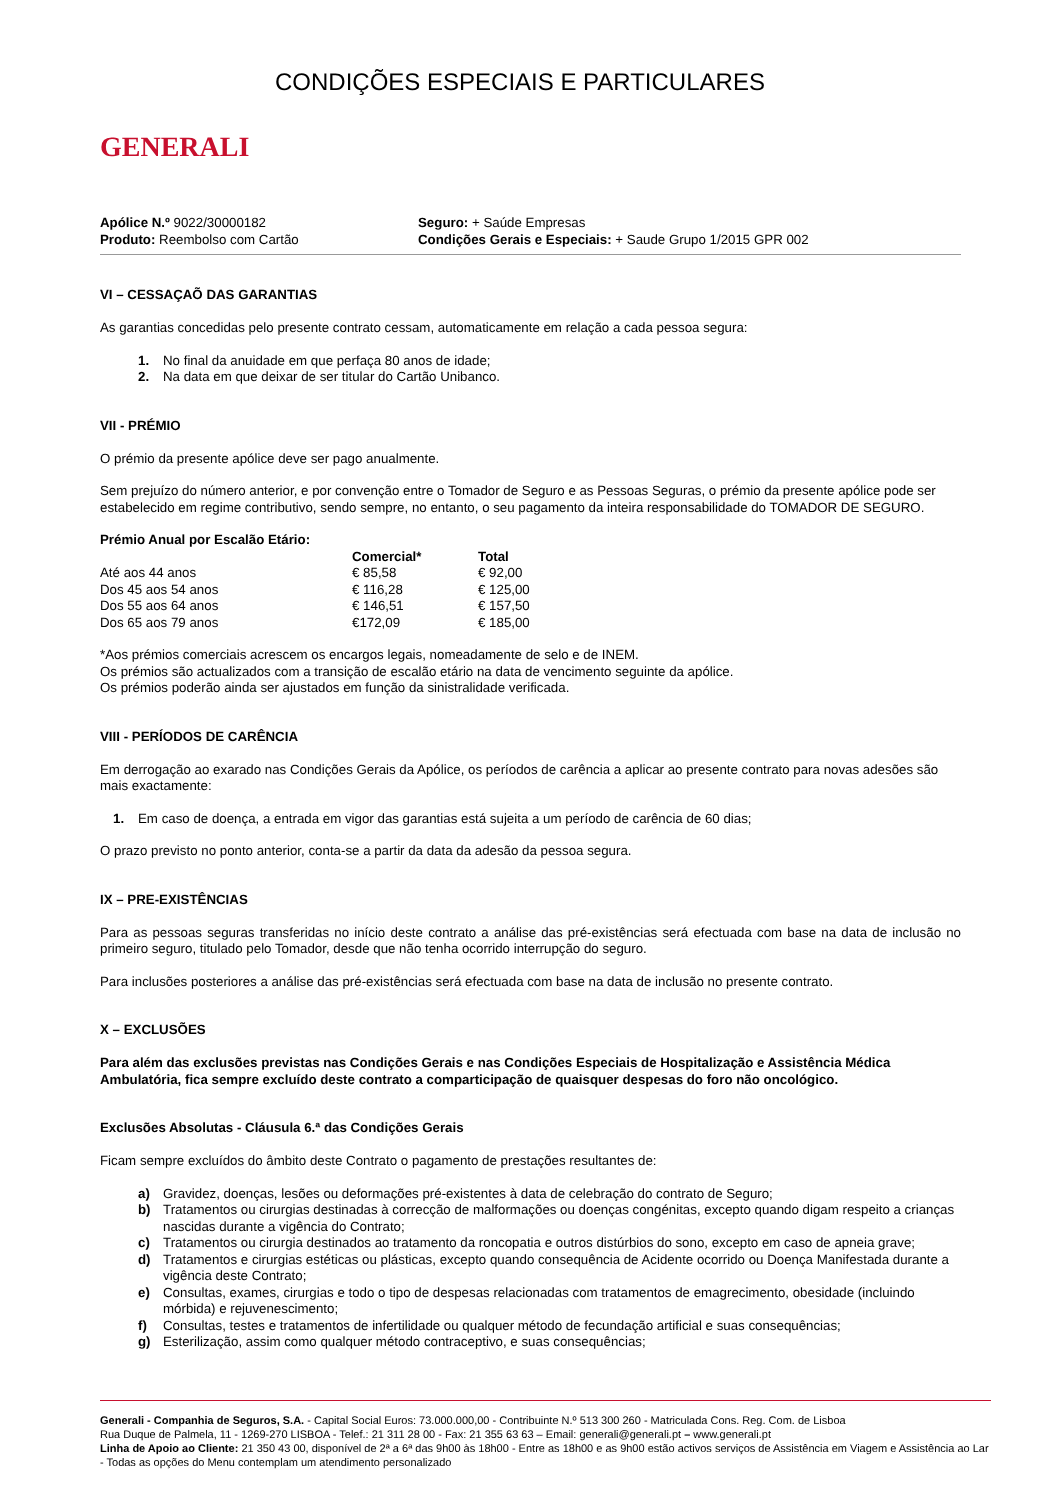GENERALI
CONDIÇÕES ESPECIAIS E PARTICULARES
Apólice N.º 9022/30000182
Produto: Reembolso com Cartão
Seguro: + Saúde Empresas
Condições Gerais e Especiais: + Saude Grupo 1/2015 GPR 002
VI – CESSAÇAÕ DAS GARANTIAS
As garantias concedidas pelo presente contrato cessam, automaticamente em relação a cada pessoa segura:
1. No final da anuidade em que perfaça 80 anos de idade;
2. Na data em que deixar de ser titular do Cartão Unibanco.
VII - PRÉMIO
O prémio da presente apólice deve ser pago anualmente.
Sem prejuízo do número anterior, e por convenção entre o Tomador de Seguro e as Pessoas Seguras, o prémio da presente apólice pode ser estabelecido em regime contributivo, sendo sempre, no entanto, o seu pagamento da inteira responsabilidade do TOMADOR DE SEGURO.
| Prémio Anual por Escalão Etário: | | |
| --- | --- | --- |
| | Comercial* | Total |
| Até aos 44 anos | € 85,58 | € 92,00 |
| Dos 45 aos 54 anos | € 116,28 | € 125,00 |
| Dos 55 aos 64 anos | € 146,51 | € 157,50 |
| Dos 65 aos 79 anos | €172,09 | € 185,00 |
*Aos prémios comerciais acrescem os encargos legais, nomeadamente de selo e de INEM.
Os prémios são actualizados com a transição de escalão etário na data de vencimento seguinte da apólice.
Os prémios poderão ainda ser ajustados em função da sinistralidade verificada.
VIII - PERÍODOS DE CARÊNCIA
Em derrogação ao exarado nas Condições Gerais da Apólice, os períodos de carência a aplicar ao presente contrato para novas adesões são mais exactamente:
1. Em caso de doença, a entrada em vigor das garantias está sujeita a um período de carência de 60 dias;
O prazo previsto no ponto anterior, conta-se a partir da data da adesão da pessoa segura.
IX – PRE-EXISTÊNCIAS
Para as pessoas seguras transferidas no início deste contrato a análise das pré-existências será efectuada com base na data de inclusão no primeiro seguro, titulado pelo Tomador, desde que não tenha ocorrido interrupção do seguro.
Para inclusões posteriores a análise das pré-existências será efectuada com base na data de inclusão no presente contrato.
X – EXCLUSÕES
Para além das exclusões previstas nas Condições Gerais e nas Condições Especiais de Hospitalização e Assistência Médica Ambulatória, fica sempre excluído deste contrato a comparticipação de quaisquer despesas do foro não oncológico.
Exclusões Absolutas - Cláusula 6.ª das Condições Gerais
Ficam sempre excluídos do âmbito deste Contrato o pagamento de prestações resultantes de:
a) Gravidez, doenças, lesões ou deformações pré-existentes à data de celebração do contrato de Seguro;
b) Tratamentos ou cirurgias destinadas à correcção de malformações ou doenças congénitas, excepto quando digam respeito a crianças nascidas durante a vigência do Contrato;
c) Tratamentos ou cirurgia destinados ao tratamento da roncopatia e outros distúrbios do sono, excepto em caso de apneia grave;
d) Tratamentos e cirurgias estéticas ou plásticas, excepto quando consequência de Acidente ocorrido ou Doença Manifestada durante a vigência deste Contrato;
e) Consultas, exames, cirurgias e todo o tipo de despesas relacionadas com tratamentos de emagrecimento, obesidade (incluindo mórbida) e rejuvenescimento;
f) Consultas, testes e tratamentos de infertilidade ou qualquer método de fecundação artificial e suas consequências;
g) Esterilização, assim como qualquer método contraceptivo, e suas consequências;
Generali - Companhia de Seguros, S.A. - Capital Social Euros: 73.000.000,00 - Contribuinte N.º 513 300 260 - Matriculada Cons. Reg. Com. de Lisboa
Rua Duque de Palmela, 11 - 1269-270 LISBOA - Telef.: 21 311 28 00 - Fax: 21 355 63 63 – Email: generali@generali.pt – www.generali.pt
Linha de Apoio ao Cliente: 21 350 43 00, disponível de 2ª a 6ª das 9h00 às 18h00 - Entre as 18h00 e as 9h00 estão activos serviços de Assistência em Viagem e Assistência ao Lar - Todas as opções do Menu contemplam um atendimento personalizado